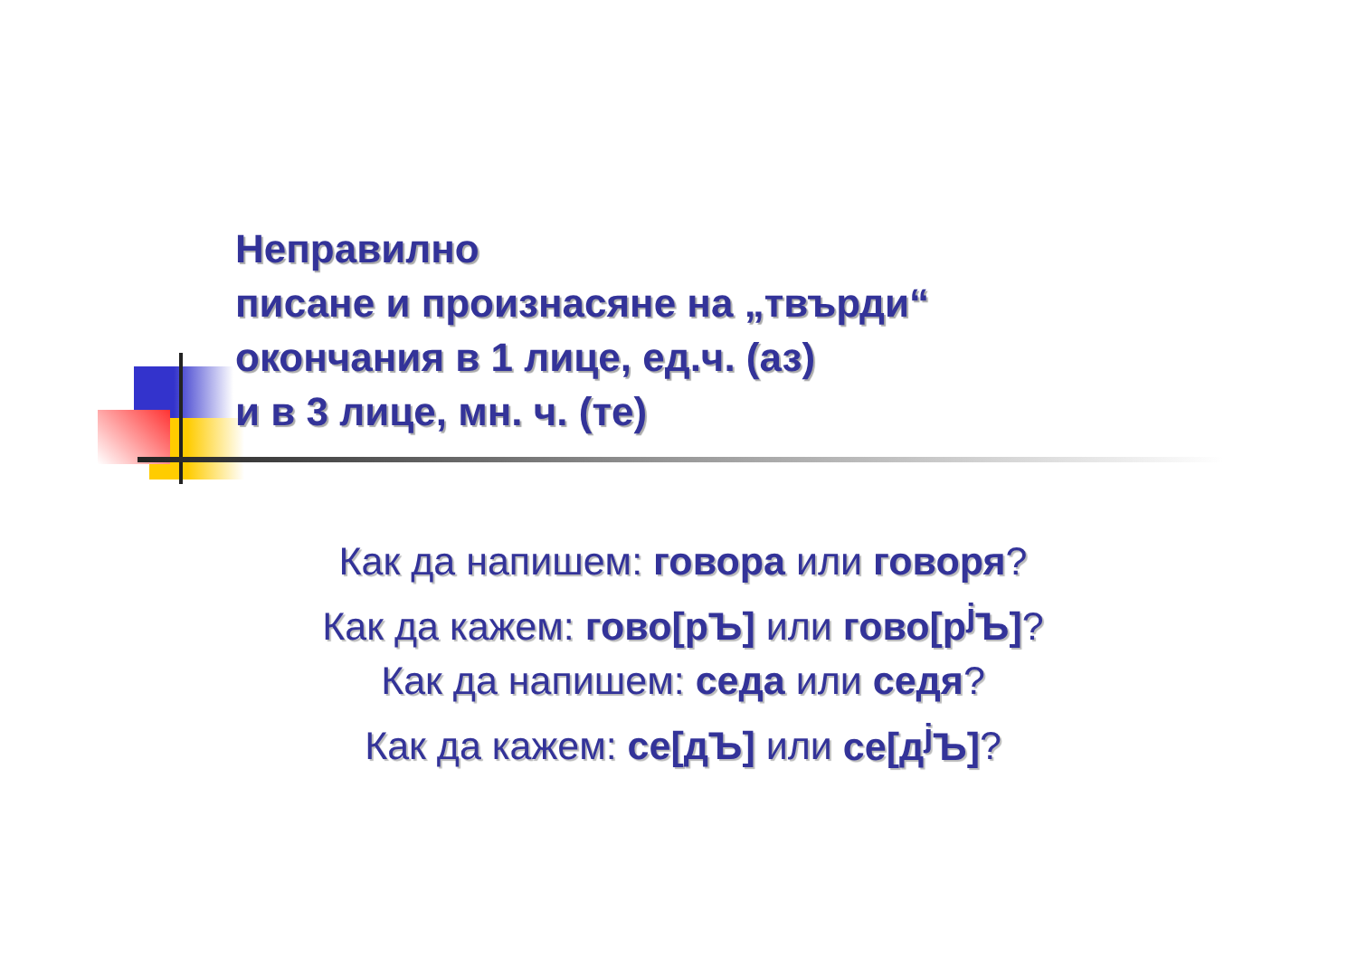Неправилно
писане и произнасяне на „твърди“
окончания в 1 лице, ед.ч. (аз)
и в 3 лице, мн. ч. (те)
Как да напишем: говора или говоря?
Как да кажем: гово[рЪ] или гово[р<sup>j</sup>Ъ]?
Как да напишем: седа или седя?
Как да кажем: се[дЪ] или се[д<sup>j</sup>Ъ]?